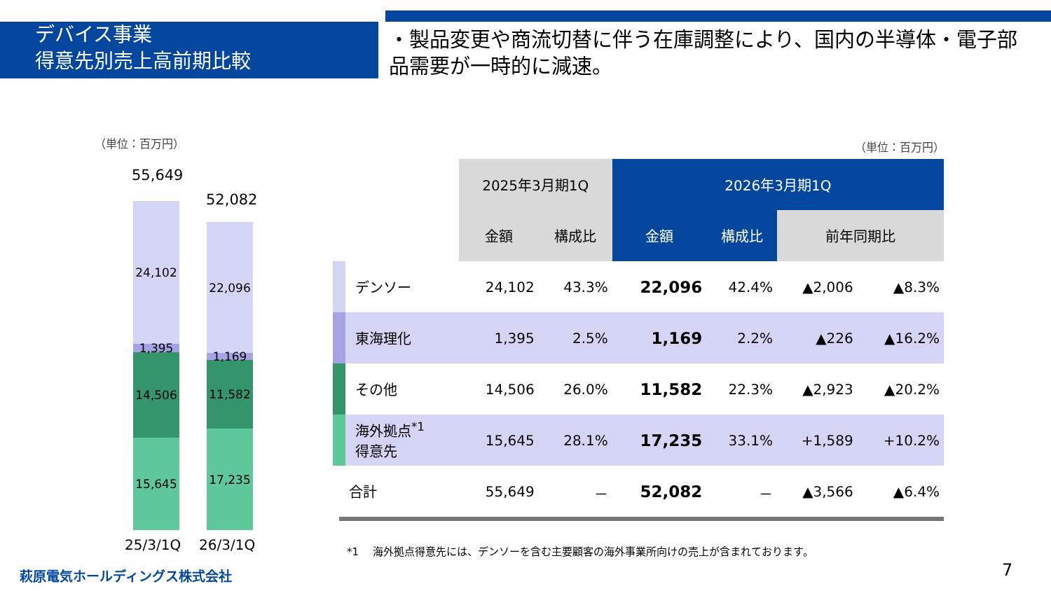デバイス事業
得意先別売上高前期比較
・製品変更や商流切替に伴う在庫調整により、国内の半導体・電子部品需要が一時的に減速。
（単位：百万円） （単位：百万円）
55,649
52,082
24,102
1,395
14,506
15,645
22,096
1,169
11,582
17,235
25/3/1Q 26/3/1Q
| | 2025年3月期1Q | | 2026年3月期1Q | | | |
| --- | --- | --- | --- | --- | --- | --- |
| | 金額 | 構成比 | 金額 | 構成比 | 前年同期比 | |
| デンソー | 24,102 | 43.3% | 22,096 | 42.4% | ▲2,006 | ▲8.3% |
| 東海理化 | 1,395 | 2.5% | 1,169 | 2.2% | ▲226 | ▲16.2% |
| その他 | 14,506 | 26.0% | 11,582 | 22.3% | ▲2,923 | ▲20.2% |
| 海外拠点<sup>*1</sup> 得意先 | 15,645 | 28.1% | 17,235 | 33.1% | +1,589 | +10.2% |
| 合計 | 55,649 | － | 52,082 | － | ▲3,566 | ▲6.4% |
*1 　海外拠点得意先には、デンソーを含む主要顧客の海外事業所向けの売上が含まれております。
萩原電気ホールディングス株式会社 7